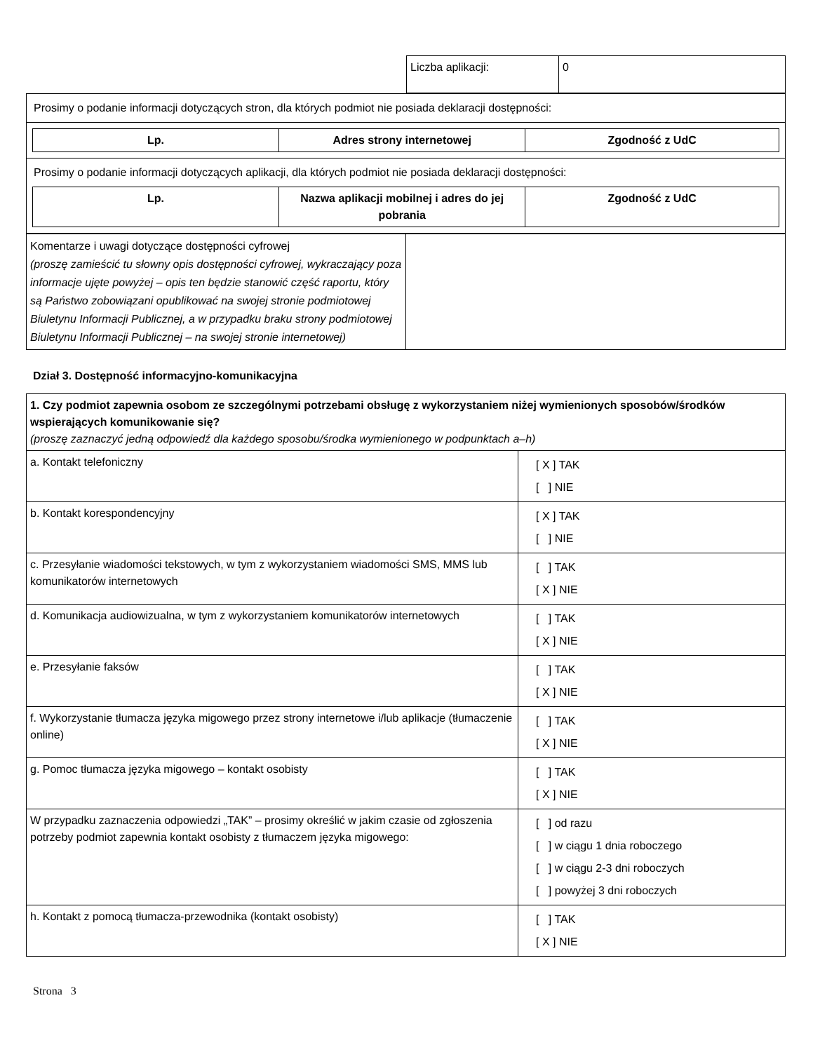| Liczba aplikacji: | 0 |
| Prosimy o podanie informacji dotyczących stron, dla których podmiot nie posiada deklaracji dostępności: |
| / Lp. / Adres strony internetowej / Zgodność z UdC / / --- / --- / --- / |
| Prosimy o podanie informacji dotyczących aplikacji, dla których podmiot nie posiada deklaracji dostępności: |
| / Lp. / Nazwa aplikacji mobilnej i adres do jej pobrania / Zgodność z UdC / / --- / --- / --- / |
| Komentarze i uwagi dotyczące dostępności cyfrowej (proszę zamieścić tu słowny opis dostępności cyfrowej, wykraczający poza informacje ujęte powyżej – opis ten będzie stanowić część raportu, który są Państwo zobowiązani opublikować na swojej stronie podmiotowej Biuletynu Informacji Publicznej, a w przypadku braku strony podmiotowej Biuletynu Informacji Publicznej – na swojej stronie internetowej) | |
Dział 3. Dostępność informacyjno-komunikacyjna
| 1. Czy podmiot zapewnia osobom ze szczególnymi potrzebami obsługę z wykorzystaniem niżej wymienionych sposobów/środków wspierających komunikowanie się? (proszę zaznaczyć jedną odpowiedź dla każdego sposobu/środka wymienionego w podpunktach a–h) | |
| a. Kontakt telefoniczny | [ X ] TAK [ ] NIE |
| b. Kontakt korespondencyjny | [ X ] TAK [ ] NIE |
| c. Przesyłanie wiadomości tekstowych, w tym z wykorzystaniem wiadomości SMS, MMS lub komunikatorów internetowych | [ ] TAK [ X ] NIE |
| d. Komunikacja audiowizualna, w tym z wykorzystaniem komunikatorów internetowych | [ ] TAK [ X ] NIE |
| e. Przesyłanie faksów | [ ] TAK [ X ] NIE |
| f. Wykorzystanie tłumacza języka migowego przez strony internetowe i/lub aplikacje (tłumaczenie online) | [ ] TAK [ X ] NIE |
| g. Pomoc tłumacza języka migowego – kontakt osobisty | [ ] TAK [ X ] NIE |
| W przypadku zaznaczenia odpowiedzi „TAK” – prosimy określić w jakim czasie od zgłoszenia potrzeby podmiot zapewnia kontakt osobisty z tłumaczem języka migowego: | [ ] od razu [ ] w ciągu 1 dnia roboczego [ ] w ciągu 2-3 dni roboczych [ ] powyżej 3 dni roboczych |
| h. Kontakt z pomocą tłumacza-przewodnika (kontakt osobisty) | [ ] TAK [ X ] NIE |
Strona 3